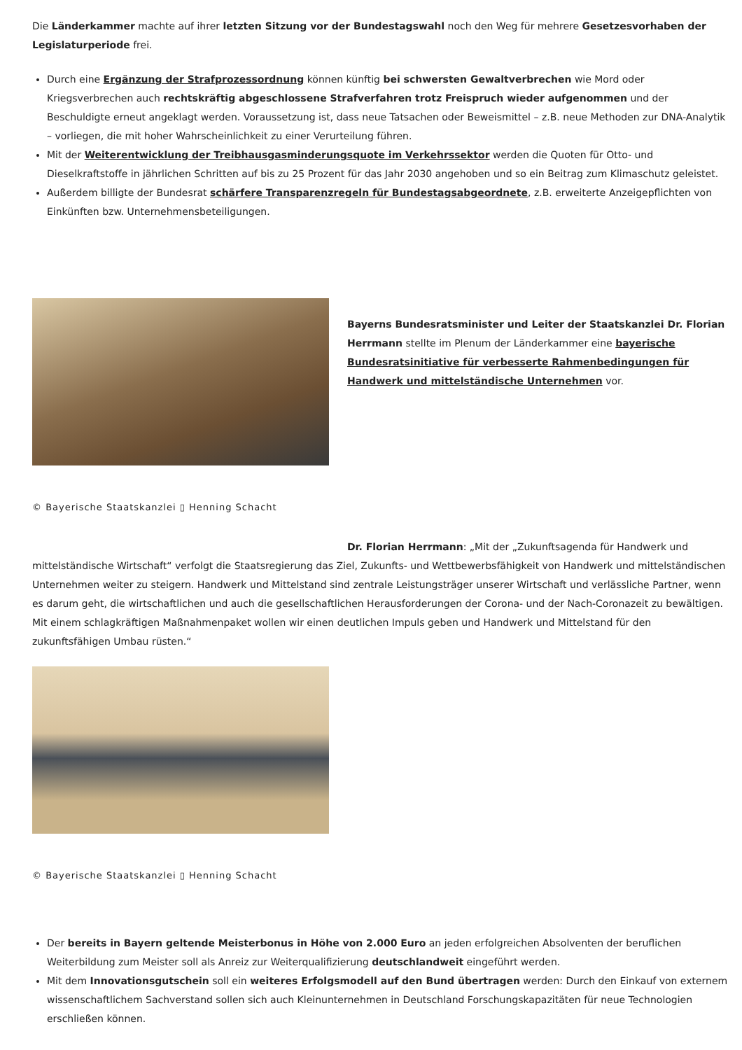Die Länderkammer machte auf ihrer letzten Sitzung vor der Bundestagswahl noch den Weg für mehrere Gesetzesvorhaben der Legislaturperiode frei.
Durch eine Ergänzung der Strafprozessordnung können künftig bei schwersten Gewaltverbrechen wie Mord oder Kriegsverbrechen auch rechtskräftig abgeschlossene Strafverfahren trotz Freispruch wieder aufgenommen und der Beschuldigte erneut angeklagt werden. Voraussetzung ist, dass neue Tatsachen oder Beweismittel – z.B. neue Methoden zur DNA-Analytik – vorliegen, die mit hoher Wahrscheinlichkeit zu einer Verurteilung führen.
Mit der Weiterentwicklung der Treibhausgasminderungsquote im Verkehrssektor werden die Quoten für Otto- und Dieselkraftstoffe in jährlichen Schritten auf bis zu 25 Prozent für das Jahr 2030 angehoben und so ein Beitrag zum Klimaschutz geleistet.
Außerdem billigte der Bundesrat schärfere Transparenzregeln für Bundestagsabgeordnete, z.B. erweiterte Anzeigepflichten von Einkünften bzw. Unternehmensbeteiligungen.
Bayerns Bundesratsminister und Leiter der Staatskanzlei Dr. Florian Herrmann stellte im Plenum der Länderkammer eine bayerische Bundesratsinitiative für verbesserte Rahmenbedingungen für Handwerk und mittelständische Unternehmen vor.
© Bayerische Staatskanzlei ▯ Henning Schacht
Dr. Florian Herrmann: „Mit der „Zukunftsagenda für Handwerk und mittelständische Wirtschaft“ verfolgt die Staatsregierung das Ziel, Zukunfts- und Wettbewerbsfähigkeit von Handwerk und mittelständischen Unternehmen weiter zu steigern. Handwerk und Mittelstand sind zentrale Leistungsträger unserer Wirtschaft und verlässliche Partner, wenn es darum geht, die wirtschaftlichen und auch die gesellschaftlichen Herausforderungen der Corona- und der Nach-Coronazeit zu bewältigen. Mit einem schlagkräftigen Maßnahmenpaket wollen wir einen deutlichen Impuls geben und Handwerk und Mittelstand für den zukunftsfähigen Umbau rüsten.“
© Bayerische Staatskanzlei ▯ Henning Schacht
Der bereits in Bayern geltende Meisterbonus in Höhe von 2.000 Euro an jeden erfolgreichen Absolventen der beruflichen Weiterbildung zum Meister soll als Anreiz zur Weiterqualifizierung deutschlandweit eingeführt werden.
Mit dem Innovationsgutschein soll ein weiteres Erfolgsmodell auf den Bund übertragen werden: Durch den Einkauf von externem wissenschaftlichem Sachverstand sollen sich auch Kleinunternehmen in Deutschland Forschungskapazitäten für neue Technologien erschließen können.